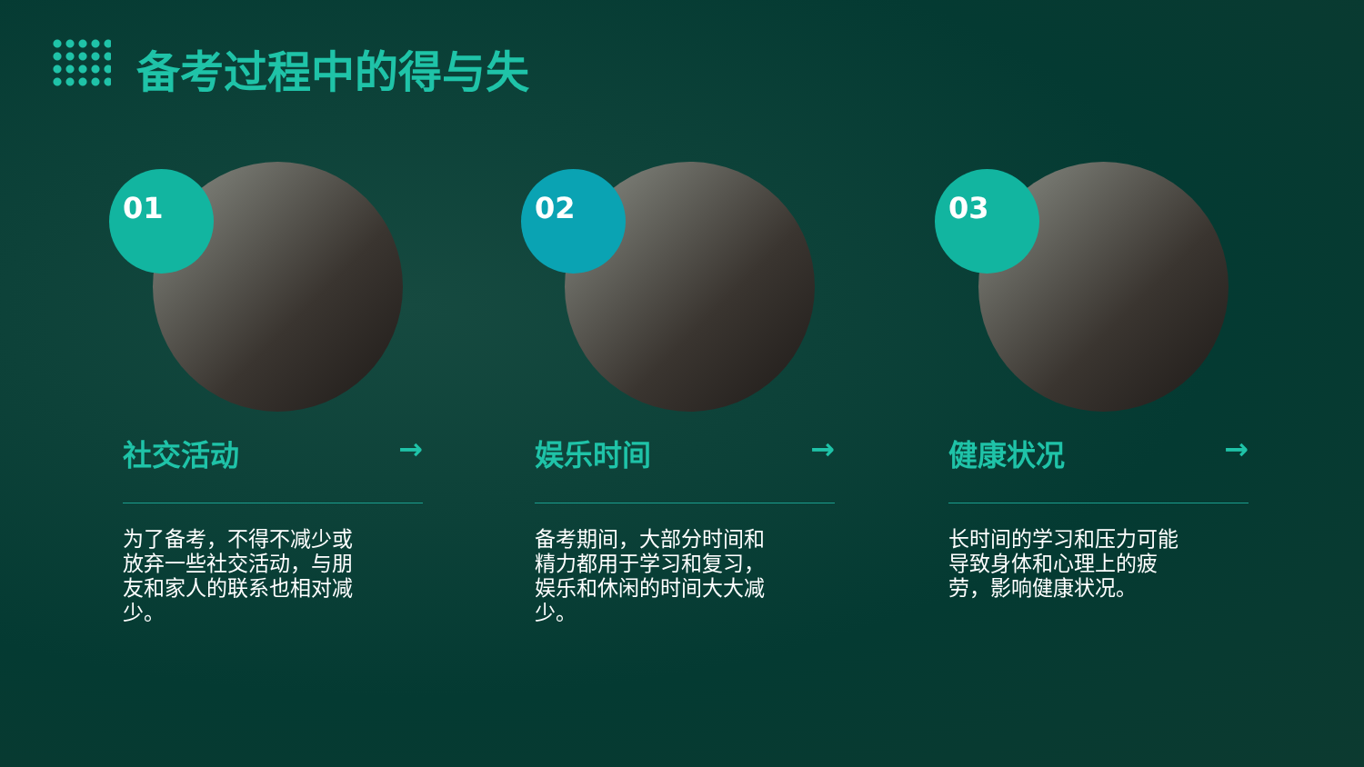备考过程中的得与失
01
社交活动 →
为了备考，不得不减少或放弃一些社交活动，与朋友和家人的联系也相对减少。
02
娱乐时间 →
备考期间，大部分时间和精力都用于学习和复习，娱乐和休闲的时间大大减少。
03
健康状况 →
长时间的学习和压力可能导致身体和心理上的疲劳，影响健康状况。